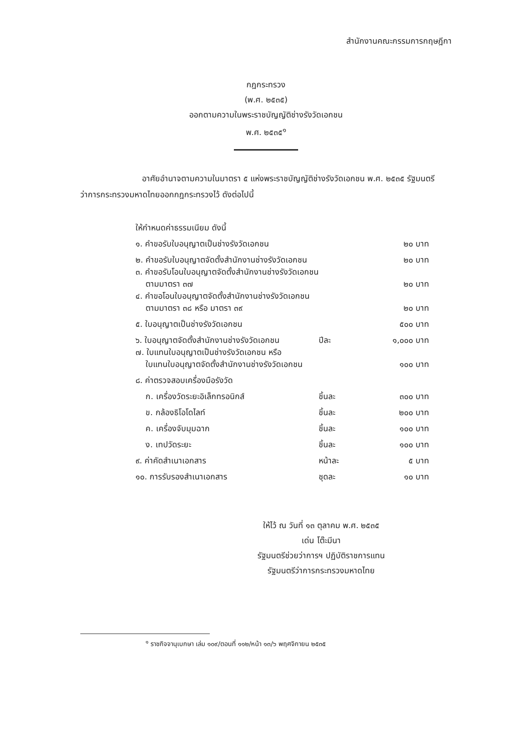สำนักงานคณะกรรมการกฤษฎีกา
กฎกระทรวง
(พ.ศ. ๒๕๓๕)
ออกตามความในพระราชบัญญัติช่างรังวัดเอกชน
พ.ศ. ๒๕๓๕<sup>๑</sup>
อาศัยอำนาจตามความในมาตรา ๕ แห่งพระราชบัญญัติช่างรังวัดเอกชน พ.ศ. ๒๕๓๕ รัฐมนตรีว่าการกระทรวงมหาดไทยออกกฎกระทรวงไว้ ดังต่อไปนี้
| ให้กำหนดค่าธรรมเนียม ดังนี้ | | |
| ๑. คำขอรับใบอนุญาตเป็นช่างรังวัดเอกชน | | ๒๐ บาท |
| ๒. คำขอรับใบอนุญาตจัดตั้งสำนักงานช่างรังวัดเอกชน | | ๒๐ บาท |
| ๓. คำขอรับโอนใบอนุญาตจัดตั้งสำนักงานช่างรังวัดเอกชน ตามมาตรา ๓๗ | | ๒๐ บาท |
| ๔. คำขอโอนใบอนุญาตจัดตั้งสำนักงานช่างรังวัดเอกชน ตามมาตรา ๓๘ หรือ มาตรา ๓๙ | | ๒๐ บาท |
| ๕. ใบอนุญาตเป็นช่างรังวัดเอกชน | | ๕๐๐ บาท |
| ๖. ใบอนุญาตจัดตั้งสำนักงานช่างรังวัดเอกชน | ปีละ | ๑,๐๐๐ บาท |
| ๗. ใบแทนใบอนุญาตเป็นช่างรังวัดเอกชน หรือ ใบแทนใบอนุญาตจัดตั้งสำนักงานช่างรังวัดเอกชน | | ๑๐๐ บาท |
| ๘. ค่าตรวจสอบเครื่องมือรังวัด | | |
| ก. เครื่องวัดระยะอิเล็กทรอนิกส์ | ชิ้นละ | ๓๐๐ บาท |
| ข. กล้องธิโอโดไลท์ | ชิ้นละ | ๒๐๐ บาท |
| ค. เครื่องจับมุมฉาก | ชิ้นละ | ๑๐๐ บาท |
| ง. เทปวัดระยะ | ชิ้นละ | ๑๐๐ บาท |
| ๙. ค่าคัดสำเนาเอกสาร | หน้าละ | ๕ บาท |
| ๑๐. การรับรองสำเนาเอกสาร | ชุดละ | ๑๐ บาท |
ให้ไว้ ณ วันที่ ๑๓ ตุลาคม พ.ศ. ๒๕๓๕
เด่น โต๊ะมีนา
รัฐมนตรีช่วยว่าการฯ ปฏิบัติราชการแทน
รัฐมนตรีว่าการกระทรวงมหาดไทย
<sup>๑</sup> ราชกิจจานุเบกษา เล่ม ๑๐๙/ตอนที่ ๑๑๒/หน้า ๑๓/๖ พฤศจิกายน ๒๕๓๕